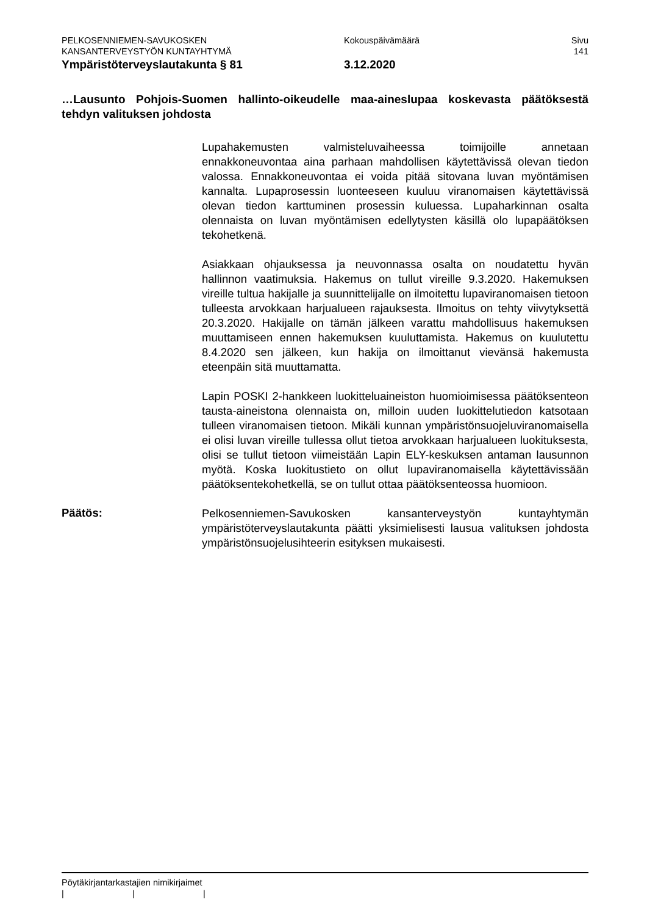PELKOSENNIEMEN-SAVUKOSKEN
KANSANTERVEYSTYÖN KUNTAYHTYMÄ
Kokouspäivämäärä Sivu
141
Ympäristöterveyslautakunta § 81 3.12.2020
…Lausunto Pohjois-Suomen hallinto-oikeudelle maa-aineslupaa koskevasta päätöksestä tehdyn valituksen johdosta
Lupahakemusten valmisteluvaiheessa toimijoille annetaan ennakkoneuvontaa aina parhaan mahdollisen käytettävissä olevan tiedon valossa. Ennakkoneuvontaa ei voida pitää sitovana luvan myöntämisen kannalta. Lupaprosessin luonteeseen kuuluu viranomaisen käytettävissä olevan tiedon karttuminen prosessin kuluessa. Lupaharkinnan osalta olennaista on luvan myöntämisen edellytysten käsillä olo lupapäätöksen tekohetkenä.
Asiakkaan ohjauksessa ja neuvonnassa osalta on noudatettu hyvän hallinnon vaatimuksia. Hakemus on tullut vireille 9.3.2020. Hakemuksen vireille tultua hakijalle ja suunnittelijalle on ilmoitettu lupaviranomaisen tietoon tulleesta arvokkaan harjualueen rajauksesta. Ilmoitus on tehty viivytyksettä 20.3.2020. Hakijalle on tämän jälkeen varattu mahdollisuus hakemuksen muuttamiseen ennen hakemuksen kuuluttamista. Hakemus on kuulutettu 8.4.2020 sen jälkeen, kun hakija on ilmoittanut vievänsä hakemusta eteenpäin sitä muuttamatta.
Lapin POSKI 2-hankkeen luokitteluaineiston huomioimisessa päätöksenteon tausta-aineistona olennaista on, milloin uuden luokittelutiedon katsotaan tulleen viranomaisen tietoon. Mikäli kunnan ympäristönsuojeluviranomaisella ei olisi luvan vireille tullessa ollut tietoa arvokkaan harjualueen luokituksesta, olisi se tullut tietoon viimeistään Lapin ELY-keskuksen antaman lausunnon myötä. Koska luokitustieto on ollut lupaviranomaisella käytettävissään päätöksentekohetkellä, se on tullut ottaa päätöksenteossa huomioon.
Päätös:
Pelkosenniemen-Savukosken kansanterveystyön kuntayhtymän ympäristöterveyslautakunta päätti yksimielisesti lausua valituksen johdosta ympäristönsuojelusihteerin esityksen mukaisesti.
Pöytäkirjantarkastajien nimikirjaimet
| | |